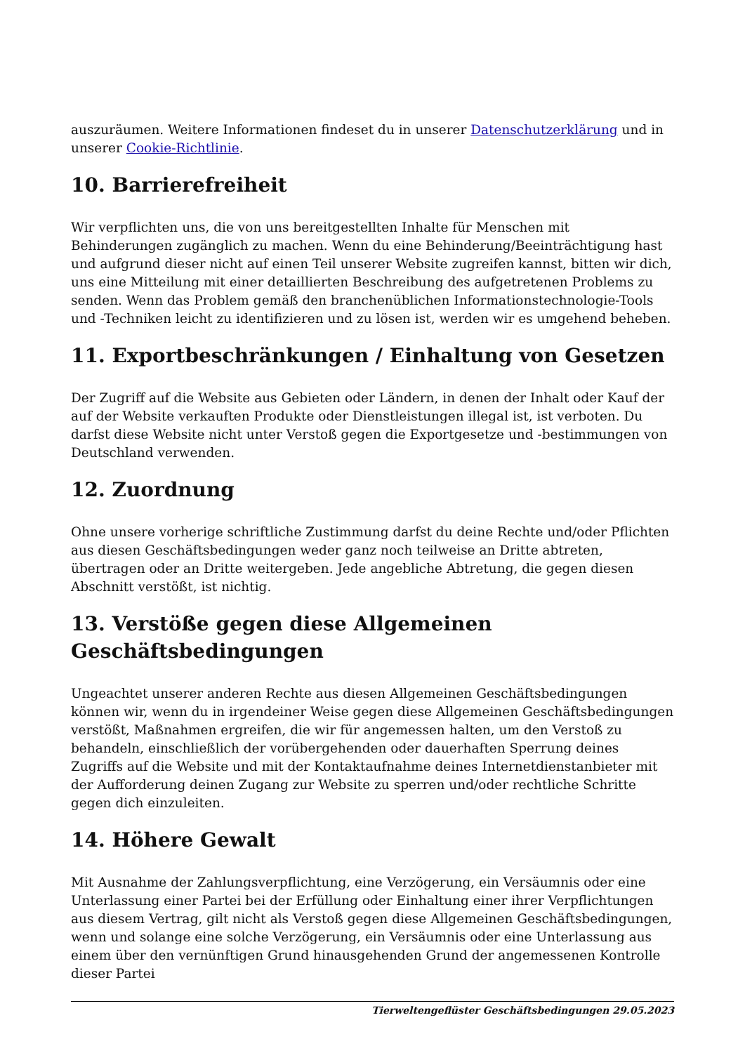auszuräumen. Weitere Informationen findeset du in unserer Datenschutzerklärung und in unserer Cookie-Richtlinie.
10. Barrierefreiheit
Wir verpflichten uns, die von uns bereitgestellten Inhalte für Menschen mit Behinderungen zugänglich zu machen. Wenn du eine Behinderung/Beeinträchtigung hast und aufgrund dieser nicht auf einen Teil unserer Website zugreifen kannst, bitten wir dich, uns eine Mitteilung mit einer detaillierten Beschreibung des aufgetretenen Problems zu senden. Wenn das Problem gemäß den branchenüblichen Informationstechnologie-Tools und -Techniken leicht zu identifizieren und zu lösen ist, werden wir es umgehend beheben.
11. Exportbeschränkungen / Einhaltung von Gesetzen
Der Zugriff auf die Website aus Gebieten oder Ländern, in denen der Inhalt oder Kauf der auf der Website verkauften Produkte oder Dienstleistungen illegal ist, ist verboten. Du darfst diese Website nicht unter Verstoß gegen die Exportgesetze und -bestimmungen von Deutschland verwenden.
12. Zuordnung
Ohne unsere vorherige schriftliche Zustimmung darfst du deine Rechte und/oder Pflichten aus diesen Geschäftsbedingungen weder ganz noch teilweise an Dritte abtreten, übertragen oder an Dritte weitergeben. Jede angebliche Abtretung, die gegen diesen Abschnitt verstößt, ist nichtig.
13. Verstöße gegen diese Allgemeinen Geschäftsbedingungen
Ungeachtet unserer anderen Rechte aus diesen Allgemeinen Geschäftsbedingungen können wir, wenn du in irgendeiner Weise gegen diese Allgemeinen Geschäftsbedingungen verstößt, Maßnahmen ergreifen, die wir für angemessen halten, um den Verstoß zu behandeln, einschließlich der vorübergehenden oder dauerhaften Sperrung deines Zugriffs auf die Website und mit der Kontaktaufnahme deines Internetdienstanbieter mit der Aufforderung deinen Zugang zur Website zu sperren und/oder rechtliche Schritte gegen dich einzuleiten.
14. Höhere Gewalt
Mit Ausnahme der Zahlungsverpflichtung, eine Verzögerung, ein Versäumnis oder eine Unterlassung einer Partei bei der Erfüllung oder Einhaltung einer ihrer Verpflichtungen aus diesem Vertrag, gilt nicht als Verstoß gegen diese Allgemeinen Geschäftsbedingungen, wenn und solange eine solche Verzögerung, ein Versäumnis oder eine Unterlassung aus einem über den vernünftigen Grund hinausgehenden Grund der angemessenen Kontrolle dieser Partei
Tierweltengeflüster Geschäftsbedingungen 29.05.2023